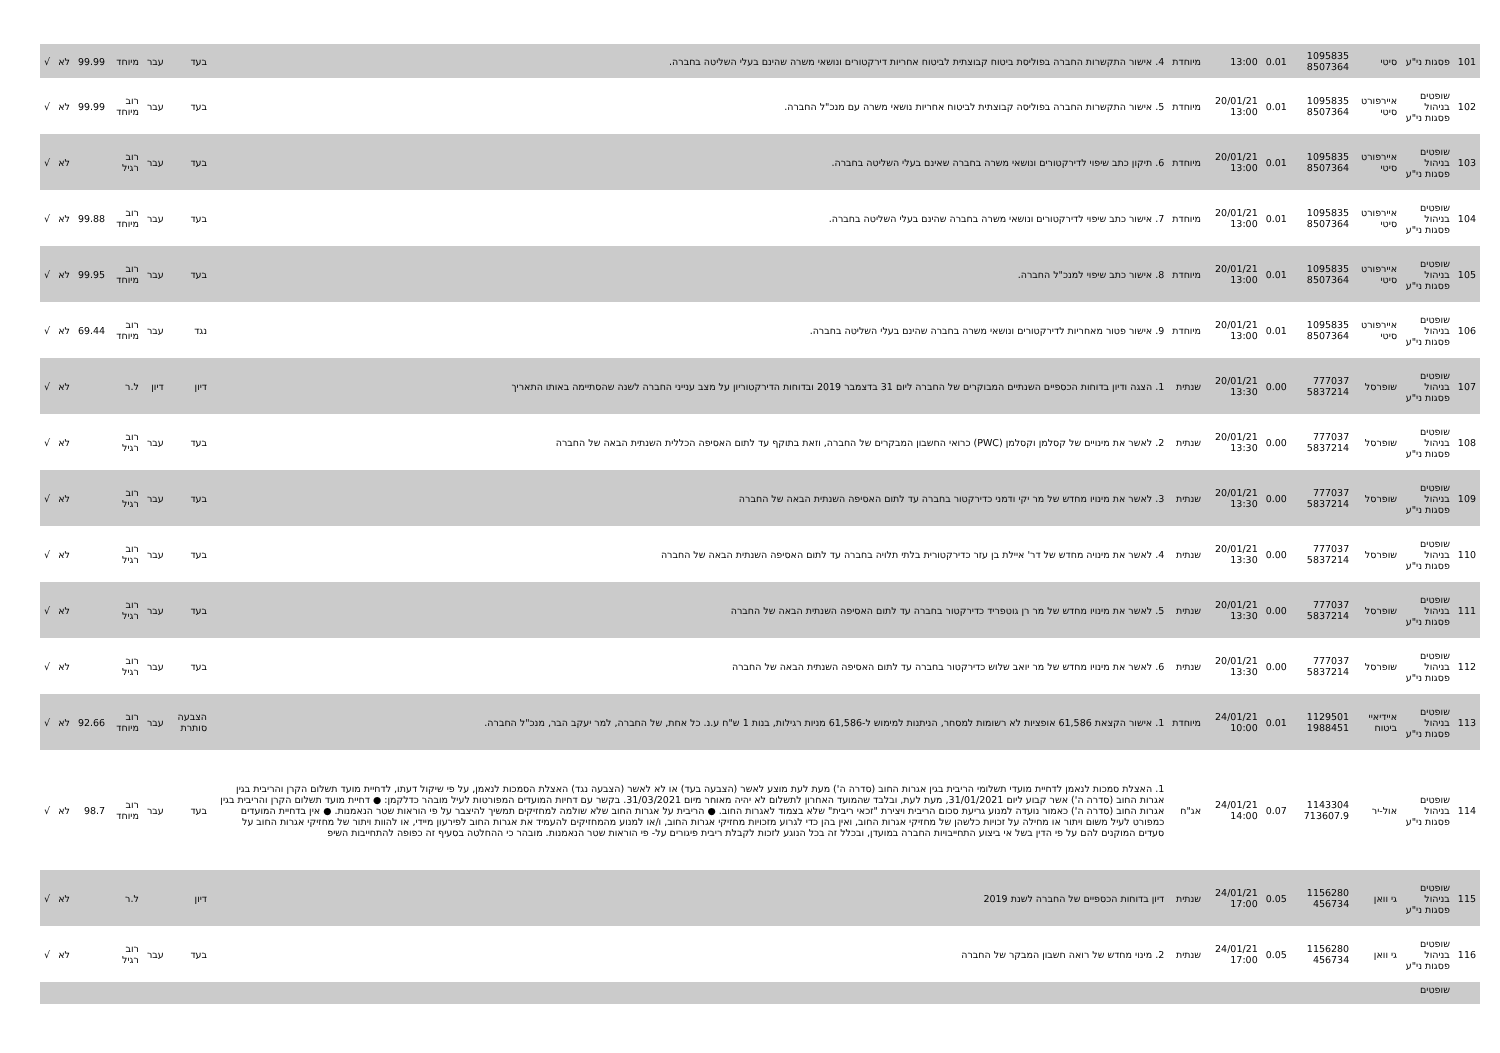| 101 | פסגות ני"ע | סיטי | 1095835 8507364 | 0.01 | 13:00 | מיוחדת | 4. אישור התקשרות החברה בפוליסת ביטוח קבוצתית לביטוח אחריות דירקטורים ונושאי משרה שהינם בעלי השליטה בחברה. | בעד | עבר | מיוחד | 99.99 | לא | √ |
| 102 | שופטים בניהול פסגות ני"ע | איירפורט סיטי | 1095835 8507364 | 0.01 | 20/01/21 13:00 | מיוחדת | 5. אישור התקשרות החברה בפוליסה קבוצתית לביטוח אחריות נושאי משרה עם מנכ"ל החברה. | בעד | עבר | רוב מיוחד | 99.99 | לא | √ |
| 103 | שופטים בניהול פסגות ני"ע | איירפורט סיטי | 1095835 8507364 | 0.01 | 20/01/21 13:00 | מיוחדת | 6. תיקון כתב שיפוי לדירקטורים ונושאי משרה בחברה שאינם בעלי השליטה בחברה. | בעד | עבר | רוב רגיל | | לא | √ |
| 104 | שופטים בניהול פסגות ני"ע | איירפורט סיטי | 1095835 8507364 | 0.01 | 20/01/21 13:00 | מיוחדת | 7. אישור כתב שיפוי לדירקטורים ונושאי משרה בחברה שהינם בעלי השליטה בחברה. | בעד | עבר | רוב מיוחד | 99.88 | לא | √ |
| 105 | שופטים בניהול פסגות ני"ע | איירפורט סיטי | 1095835 8507364 | 0.01 | 20/01/21 13:00 | מיוחדת | 8. אישור כתב שיפוי למנכ"ל החברה. | בעד | עבר | רוב מיוחד | 99.95 | לא | √ |
| 106 | שופטים בניהול פסגות ני"ע | איירפורט סיטי | 1095835 8507364 | 0.01 | 20/01/21 13:00 | מיוחדת | 9. אישור פטור מאחריות לדירקטורים ונושאי משרה בחברה שהינם בעלי השליטה בחברה. | נגד | עבר | רוב מיוחד | 69.44 | לא | √ |
| 107 | שופטים בניהול פסגות ני"ע | שופרסל | 777037 5837214 | 0.00 | 20/01/21 13:30 | שנתית | 1. הצגה ודיון בדוחות הכספיים השנתיים המבוקרים של החברה ליום 31 בדצמבר 2019 ובדוחות הדירקטוריון על מצב ענייני החברה לשנה שהסתיימה באותו התאריך | דיון | דיון | ל.ר | | לא | √ |
| 108 | שופטים בניהול פסגות ני"ע | שופרסל | 777037 5837214 | 0.00 | 20/01/21 13:30 | שנתית | 2. לאשר את מינויים של קסלמן וקסלמן (PWC) כרואי החשבון המבקרים של החברה, וזאת בתוקף עד לתום האסיפה הכללית השנתית הבאה של החברה | בעד | עבר | רוב רגיל | | לא | √ |
| 109 | שופטים בניהול פסגות ני"ע | שופרסל | 777037 5837214 | 0.00 | 20/01/21 13:30 | שנתית | 3. לאשר את מינויו מחדש של מר יקי ודמני כדירקטור בחברה עד לתום האסיפה השנתית הבאה של החברה | בעד | עבר | רוב רגיל | | לא | √ |
| 110 | שופטים בניהול פסגות ני"ע | שופרסל | 777037 5837214 | 0.00 | 20/01/21 13:30 | שנתית | 4. לאשר את מינויה מחדש של דר' איילת בן עזר כדירקטורית בלתי תלויה בחברה עד לתום האסיפה השנתית הבאה של החברה | בעד | עבר | רוב רגיל | | לא | √ |
| 111 | שופטים בניהול פסגות ני"ע | שופרסל | 777037 5837214 | 0.00 | 20/01/21 13:30 | שנתית | 5. לאשר את מינויו מחדש של מר רן גוטפריד כדירקטור בחברה עד לתום האסיפה השנתית הבאה של החברה | בעד | עבר | רוב רגיל | | לא | √ |
| 112 | שופטים בניהול פסגות ני"ע | שופרסל | 777037 5837214 | 0.00 | 20/01/21 13:30 | שנתית | 6. לאשר את מינויו מחדש של מר יואב שלוש כדירקטור בחברה עד לתום האסיפה השנתית הבאה של החברה | בעד | עבר | רוב רגיל | | לא | √ |
| 113 | שופטים בניהול פסגות ני"ע | איידיאיי ביטוח | 1129501 1988451 | 0.01 | 24/01/21 10:00 | מיוחדת | 1. אישור הקצאת 61,586 אופציות לא רשומות למסחר, הניתנות למימוש ל-61,586 מניות רגילות, בנות 1 ש"ח ע.נ. כל אחת, של החברה, למר יעקב הבר, מנכ"ל החברה. | הצבעה סותרת | עבר | רוב מיוחד | 92.66 | לא | √ |
| 114 | שופטים בניהול פסגות ני"ע | אול-יר | 1143304 713607.9 | 0.07 | 24/01/21 14:00 | אג"ח | 1. האצלת סמכות לנאמן לדחיית מועדי תשלומי הריבית בגין אגרות החוב (סדרה ה') מעת לעת מוצע לאשר (הצבעה בעד) או לא לאשר (הצבעה נגד) האצלת הסמכות לנאמן, על פי שיקול דעתו, לדחיית מועד תשלום הקרן והריבית בגין אגרות החוב (סדרה ה') אשר קבוע ליום 31/01/2021, מעת לעת, ובלבד שהמועד האחרון לתשלום לא יהיה מאוחר מיום 31/03/2021. בקשר עם דחיות המועדים המפורטות לעיל מובהר כדלקמן: ● דחיית מועד תשלום הקרן והריבית בגין אגרות החוב (סדרה ה') כאמור נועדה למנוע גריעת סכום הריבית ויצירת "זכאי ריבית" שלא בצמוד לאגרות החוב. ● הריבית על אגרות החוב שלא שולמה למחזיקים תמשיך להיצבר על פי הוראות שטר הנאמנות. ● אין בדחיית המועדים כמפורט לעיל משום ויתור או מחילה על זכויות כלשהן של מחזיקי אגרות החוב, ואין בהן כדי לגרוע מזכויות מחזיקי אגרות החוב, ו/או למנוע מהמחזיקים להעמיד את אגרות החוב לפירעון מיידי, או להוות ויתור של מחזיקי אגרות החוב על סעדים המוקנים להם על פי הדין בשל אי ביצוע התחייבויות החברה במועדן, ובכלל זה בכל הנוגע לזכות לקבלת ריבית פיגורים על- פי הוראות שטר הנאמנות. מובהר כי ההחלטה בסעיף זה כפופה להתחייבות השיפ | בעד | עבר | רוב מיוחד | 98.7 | לא | √ |
| 115 | שופטים בניהול פסגות ני"ע | גי וואן | 1156280 456734 | 0.05 | 24/01/21 17:00 | שנתית | דיון בדוחות הכספיים של החברה לשנת 2019 | דיון | | ל.ר | | לא | √ |
| 116 | שופטים בניהול פסגות ני"ע | גי וואן | 1156280 456734 | 0.05 | 24/01/21 17:00 | שנתית | 2. מינוי מחדש של רואה חשבון המבקר של החברה | בעד | עבר | רוב רגיל | | לא | √ |
| | שופטים | | | | | | | | | | | | |